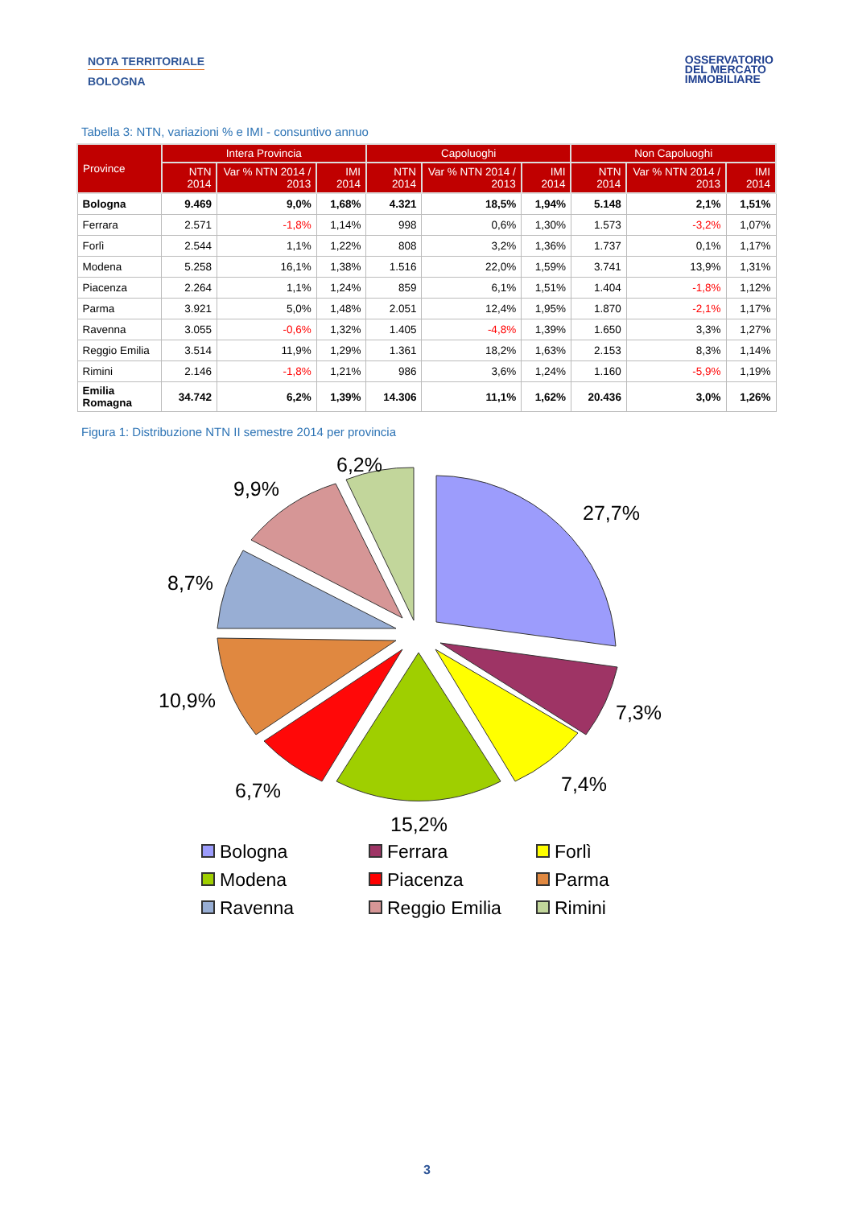NOTA TERRITORIALE
BOLOGNA
OSSERVATORIO
DEL MERCATO
IMMOBILIARE
Tabella 3: NTN, variazioni % e IMI - consuntivo annuo
| Province | Intera Provincia | | | Capoluoghi | | | Non Capoluoghi | | |
| --- | --- | --- | --- | --- | --- | --- | --- | --- | --- |
| | NTN 2014 | Var % NTN 2014 / 2013 | IMI 2014 | NTN 2014 | Var % NTN 2014 / 2013 | IMI 2014 | NTN 2014 | Var % NTN 2014 / 2013 | IMI 2014 |
| Bologna | 9.469 | 9,0% | 1,68% | 4.321 | 18,5% | 1,94% | 5.148 | 2,1% | 1,51% |
| Ferrara | 2.571 | -1,8% | 1,14% | 998 | 0,6% | 1,30% | 1.573 | -3,2% | 1,07% |
| Forlì | 2.544 | 1,1% | 1,22% | 808 | 3,2% | 1,36% | 1.737 | 0,1% | 1,17% |
| Modena | 5.258 | 16,1% | 1,38% | 1.516 | 22,0% | 1,59% | 3.741 | 13,9% | 1,31% |
| Piacenza | 2.264 | 1,1% | 1,24% | 859 | 6,1% | 1,51% | 1.404 | -1,8% | 1,12% |
| Parma | 3.921 | 5,0% | 1,48% | 2.051 | 12,4% | 1,95% | 1.870 | -2,1% | 1,17% |
| Ravenna | 3.055 | -0,6% | 1,32% | 1.405 | -4,8% | 1,39% | 1.650 | 3,3% | 1,27% |
| Reggio Emilia | 3.514 | 11,9% | 1,29% | 1.361 | 18,2% | 1,63% | 2.153 | 8,3% | 1,14% |
| Rimini | 2.146 | -1,8% | 1,21% | 986 | 3,6% | 1,24% | 1.160 | -5,9% | 1,19% |
| Emilia Romagna | 34.742 | 6,2% | 1,39% | 14.306 | 11,1% | 1,62% | 20.436 | 3,0% | 1,26% |
Figura 1: Distribuzione NTN II semestre 2014 per provincia
27,7%
7,3%
7,4%
15,2%
6,7%
10,9%
8,7%
9,9%
6,2%
Bologna
Ferrara
Forlì
Modena
Piacenza
Parma
Ravenna
Reggio Emilia
Rimini
3